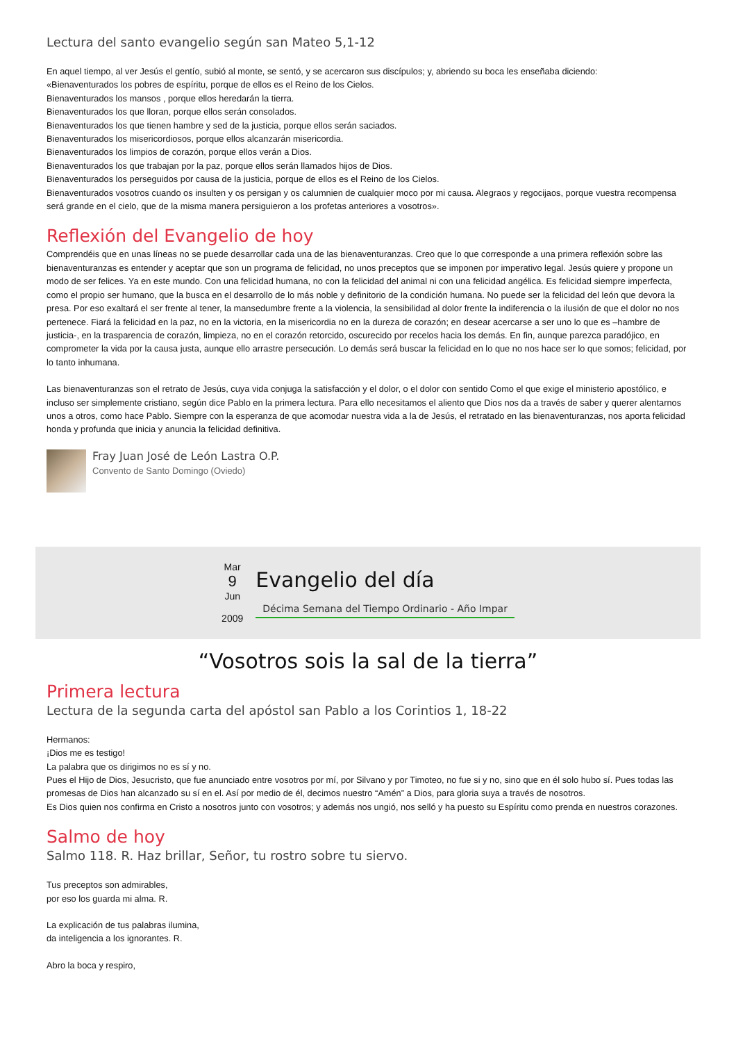Lectura del santo evangelio según san Mateo 5,1-12
En aquel tiempo, al ver Jesús el gentío, subió al monte, se sentó, y se acercaron sus discípulos; y, abriendo su boca les enseñaba diciendo:
«Bienaventurados los pobres de espíritu, porque de ellos es el Reino de los Cielos.
Bienaventurados los mansos , porque ellos heredarán la tierra.
Bienaventurados los que lloran, porque ellos serán consolados.
Bienaventurados los que tienen hambre y sed de la justicia, porque ellos serán saciados.
Bienaventurados los misericordiosos, porque ellos alcanzarán misericordia.
Bienaventurados los limpios de corazón, porque ellos verán a Dios.
Bienaventurados los que trabajan por la paz, porque ellos serán llamados hijos de Dios.
Bienaventurados los perseguidos por causa de la justicia, porque de ellos es el Reino de los Cielos.
Bienaventurados vosotros cuando os insulten y os persigan y os calumnien de cualquier moco por mi causa. Alegraos y regocijaos, porque vuestra recompensa será grande en el cielo, que de la misma manera persiguieron a los profetas anteriores a vosotros».
Reflexión del Evangelio de hoy
Comprendéis que en unas líneas no se puede desarrollar cada una de las bienaventuranzas. Creo que lo que corresponde a una primera reflexión sobre las bienaventuranzas es entender y aceptar que son un programa de felicidad, no unos preceptos que se imponen por imperativo legal. Jesús quiere y propone un modo de ser felices. Ya en este mundo. Con una felicidad humana, no con la felicidad del animal ni con una felicidad angélica. Es felicidad siempre imperfecta, como el propio ser humano, que la busca en el desarrollo de lo más noble y definitorio de la condición humana. No puede ser la felicidad del león que devora la presa. Por eso exaltará el ser frente al tener, la mansedumbre frente a la violencia, la sensibilidad al dolor frente la indiferencia o la ilusión de que el dolor no nos pertenece. Fiará la felicidad en la paz, no en la victoria, en la misericordia no en la dureza de corazón; en desear acercarse a ser uno lo que es –hambre de justicia-, en la trasparencia de corazón, limpieza, no en el corazón retorcido, oscurecido por recelos hacia los demás. En fin, aunque parezca paradójico, en comprometer la vida por la causa justa, aunque ello arrastre persecución. Lo demás será buscar la felicidad en lo que no nos hace ser lo que somos; felicidad, por lo tanto inhumana.
Las bienaventuranzas son el retrato de Jesús, cuya vida conjuga la satisfacción y el dolor, o el dolor con sentido Como el que exige el ministerio apostólico, e incluso ser simplemente cristiano, según dice Pablo en la primera lectura. Para ello necesitamos el aliento que Dios nos da a través de saber y querer alentarnos unos a otros, como hace Pablo. Siempre con la esperanza de que acomodar nuestra vida a la de Jesús, el retratado en las bienaventuranzas, nos aporta felicidad honda y profunda que inicia y anuncia la felicidad definitiva.
Fray Juan José de León Lastra O.P.
Convento de Santo Domingo (Oviedo)
Mar
9
Jun
2009
Evangelio del día
Décima Semana del Tiempo Ordinario - Año Impar
“Vosotros sois la sal de la tierra”
Primera lectura
Lectura de la segunda carta del apóstol san Pablo a los Corintios 1, 18-22
Hermanos:
¡Dios me es testigo!
La palabra que os dirigimos no es sí y no.
Pues el Hijo de Dios, Jesucristo, que fue anunciado entre vosotros por mí, por Silvano y por Timoteo, no fue si y no, sino que en él solo hubo sí. Pues todas las promesas de Dios han alcanzado su sí en el. Así por medio de él, decimos nuestro “Amén” a Dios, para gloria suya a través de nosotros.
Es Dios quien nos confirma en Cristo a nosotros junto con vosotros; y además nos ungió, nos selló y ha puesto su Espíritu como prenda en nuestros corazones.
Salmo de hoy
Salmo 118. R. Haz brillar, Señor, tu rostro sobre tu siervo.
Tus preceptos son admirables,
por eso los guarda mi alma. R.
La explicación de tus palabras ilumina,
da inteligencia a los ignorantes. R.
Abro la boca y respiro,